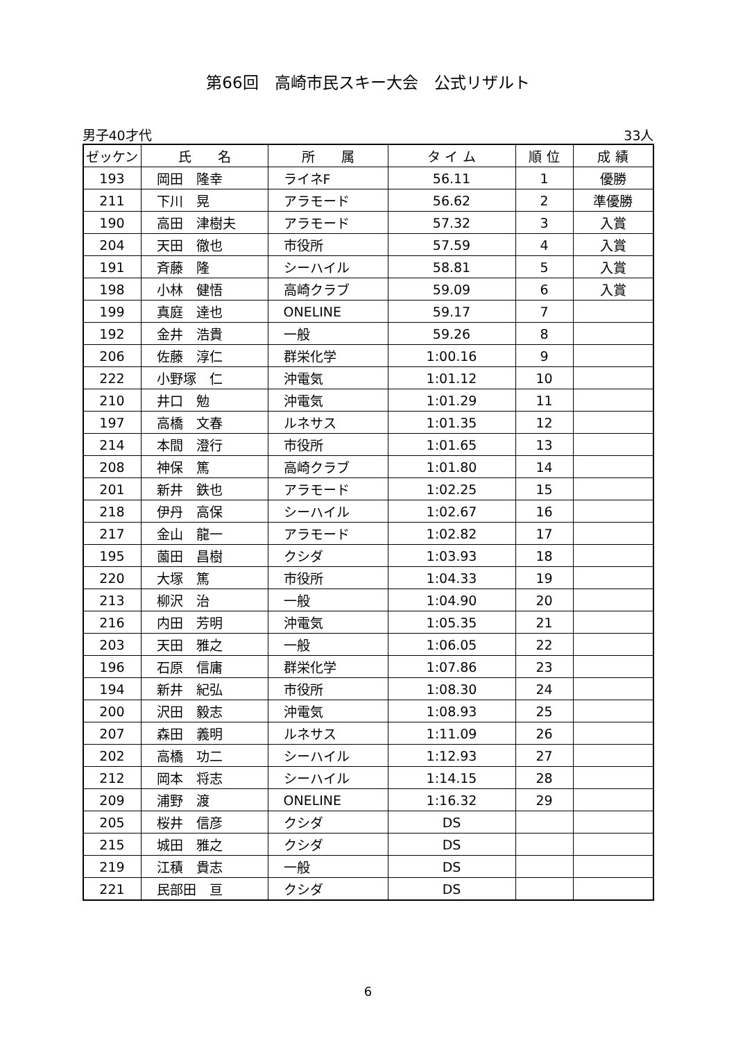第66回　高崎市民スキー大会　公式リザルト
男子40才代 33人
| ゼッケン | 氏 名 | 所 属 | タ イ ム | 順 位 | 成 績 |
| --- | --- | --- | --- | --- | --- |
| 193 | 岡田 隆幸 | ライネF | 56.11 | 1 | 優勝 |
| 211 | 下川 晃 | アラモード | 56.62 | 2 | 準優勝 |
| 190 | 高田 津樹夫 | アラモード | 57.32 | 3 | 入賞 |
| 204 | 天田 徹也 | 市役所 | 57.59 | 4 | 入賞 |
| 191 | 斉藤 隆 | シーハイル | 58.81 | 5 | 入賞 |
| 198 | 小林 健悟 | 高崎クラブ | 59.09 | 6 | 入賞 |
| 199 | 真庭 達也 | ONELINE | 59.17 | 7 | |
| 192 | 金井 浩貴 | 一般 | 59.26 | 8 | |
| 206 | 佐藤 淳仁 | 群栄化学 | 1:00.16 | 9 | |
| 222 | 小野塚 仁 | 沖電気 | 1:01.12 | 10 | |
| 210 | 井口 勉 | 沖電気 | 1:01.29 | 11 | |
| 197 | 高橋 文春 | ルネサス | 1:01.35 | 12 | |
| 214 | 本間 澄行 | 市役所 | 1:01.65 | 13 | |
| 208 | 神保 篤 | 高崎クラブ | 1:01.80 | 14 | |
| 201 | 新井 鉄也 | アラモード | 1:02.25 | 15 | |
| 218 | 伊丹 高保 | シーハイル | 1:02.67 | 16 | |
| 217 | 金山 龍一 | アラモード | 1:02.82 | 17 | |
| 195 | 薗田 昌樹 | クシダ | 1:03.93 | 18 | |
| 220 | 大塚 篤 | 市役所 | 1:04.33 | 19 | |
| 213 | 柳沢 治 | 一般 | 1:04.90 | 20 | |
| 216 | 内田 芳明 | 沖電気 | 1:05.35 | 21 | |
| 203 | 天田 雅之 | 一般 | 1:06.05 | 22 | |
| 196 | 石原 信庸 | 群栄化学 | 1:07.86 | 23 | |
| 194 | 新井 紀弘 | 市役所 | 1:08.30 | 24 | |
| 200 | 沢田 毅志 | 沖電気 | 1:08.93 | 25 | |
| 207 | 森田 義明 | ルネサス | 1:11.09 | 26 | |
| 202 | 高橋 功二 | シーハイル | 1:12.93 | 27 | |
| 212 | 岡本 将志 | シーハイル | 1:14.15 | 28 | |
| 209 | 浦野 渡 | ONELINE | 1:16.32 | 29 | |
| 205 | 桜井 信彦 | クシダ | DS | | |
| 215 | 城田 雅之 | クシダ | DS | | |
| 219 | 江積 貴志 | 一般 | DS | | |
| 221 | 民部田 亘 | クシダ | DS | | |
6